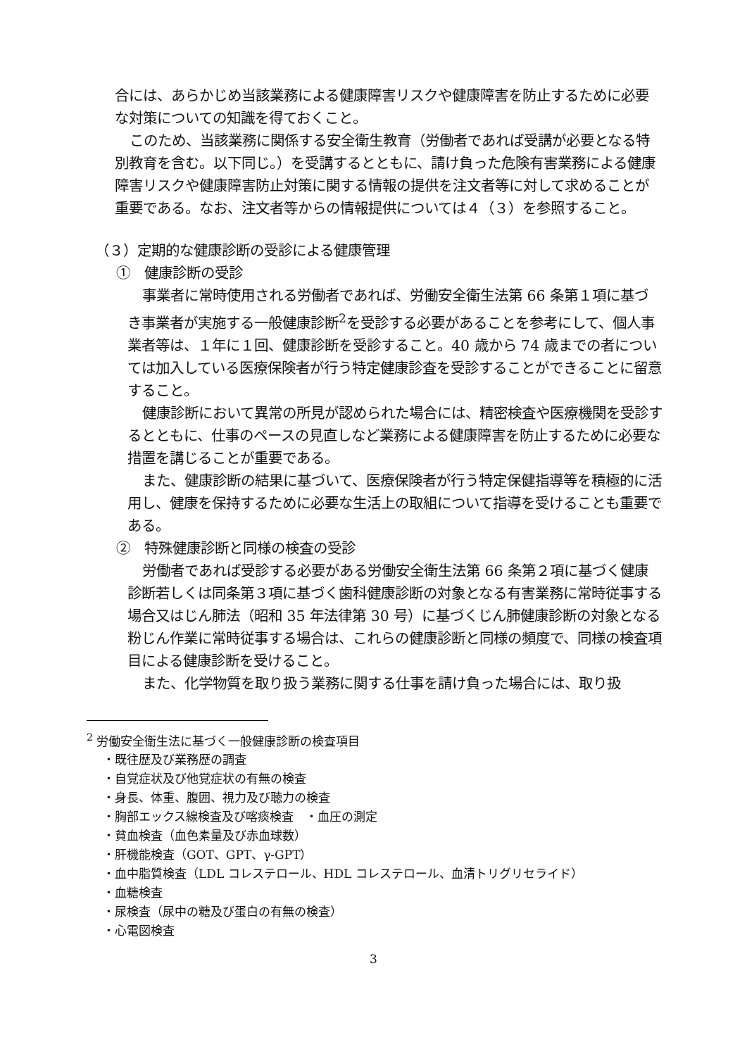合には、あらかじめ当該業務による健康障害リスクや健康障害を防止するために必要な対策についての知識を得ておくこと。
このため、当該業務に関係する安全衛生教育（労働者であれば受講が必要となる特別教育を含む。以下同じ。）を受講するとともに、請け負った危険有害業務による健康障害リスクや健康障害防止対策に関する情報の提供を注文者等に対して求めることが重要である。なお、注文者等からの情報提供については４（３）を参照すること。
（３）定期的な健康診断の受診による健康管理
①　健康診断の受診
事業者に常時使用される労働者であれば、労働安全衛生法第 66 条第１項に基づき事業者が実施する一般健康診断<sup>2</sup>を受診する必要があることを参考にして、個人事業者等は、１年に１回、健康診断を受診すること。40 歳から 74 歳までの者については加入している医療保険者が行う特定健康診査を受診することができることに留意すること。
健康診断において異常の所見が認められた場合には、精密検査や医療機関を受診するとともに、仕事のペースの見直しなど業務による健康障害を防止するために必要な措置を講じることが重要である。
また、健康診断の結果に基づいて、医療保険者が行う特定保健指導等を積極的に活用し、健康を保持するために必要な生活上の取組について指導を受けることも重要である。
②　特殊健康診断と同様の検査の受診
労働者であれば受診する必要がある労働安全衛生法第 66 条第２項に基づく健康診断若しくは同条第３項に基づく歯科健康診断の対象となる有害業務に常時従事する場合又はじん肺法（昭和 35 年法律第 30 号）に基づくじん肺健康診断の対象となる粉じん作業に常時従事する場合は、これらの健康診断と同様の頻度で、同様の検査項目による健康診断を受けること。
また、化学物質を取り扱う業務に関する仕事を請け負った場合には、取り扱
<sup>2</sup> 労働安全衛生法に基づく一般健康診断の検査項目
・既往歴及び業務歴の調査
・自覚症状及び他覚症状の有無の検査
・身長、体重、腹囲、視力及び聴力の検査
・胸部エックス線検査及び喀痰検査　・血圧の測定
・貧血検査（血色素量及び赤血球数）
・肝機能検査（GOT、GPT、γ-GPT）
・血中脂質検査（LDL コレステロール、HDL コレステロール、血清トリグリセライド）
・血糖検査
・尿検査（尿中の糖及び蛋白の有無の検査）
・心電図検査
3